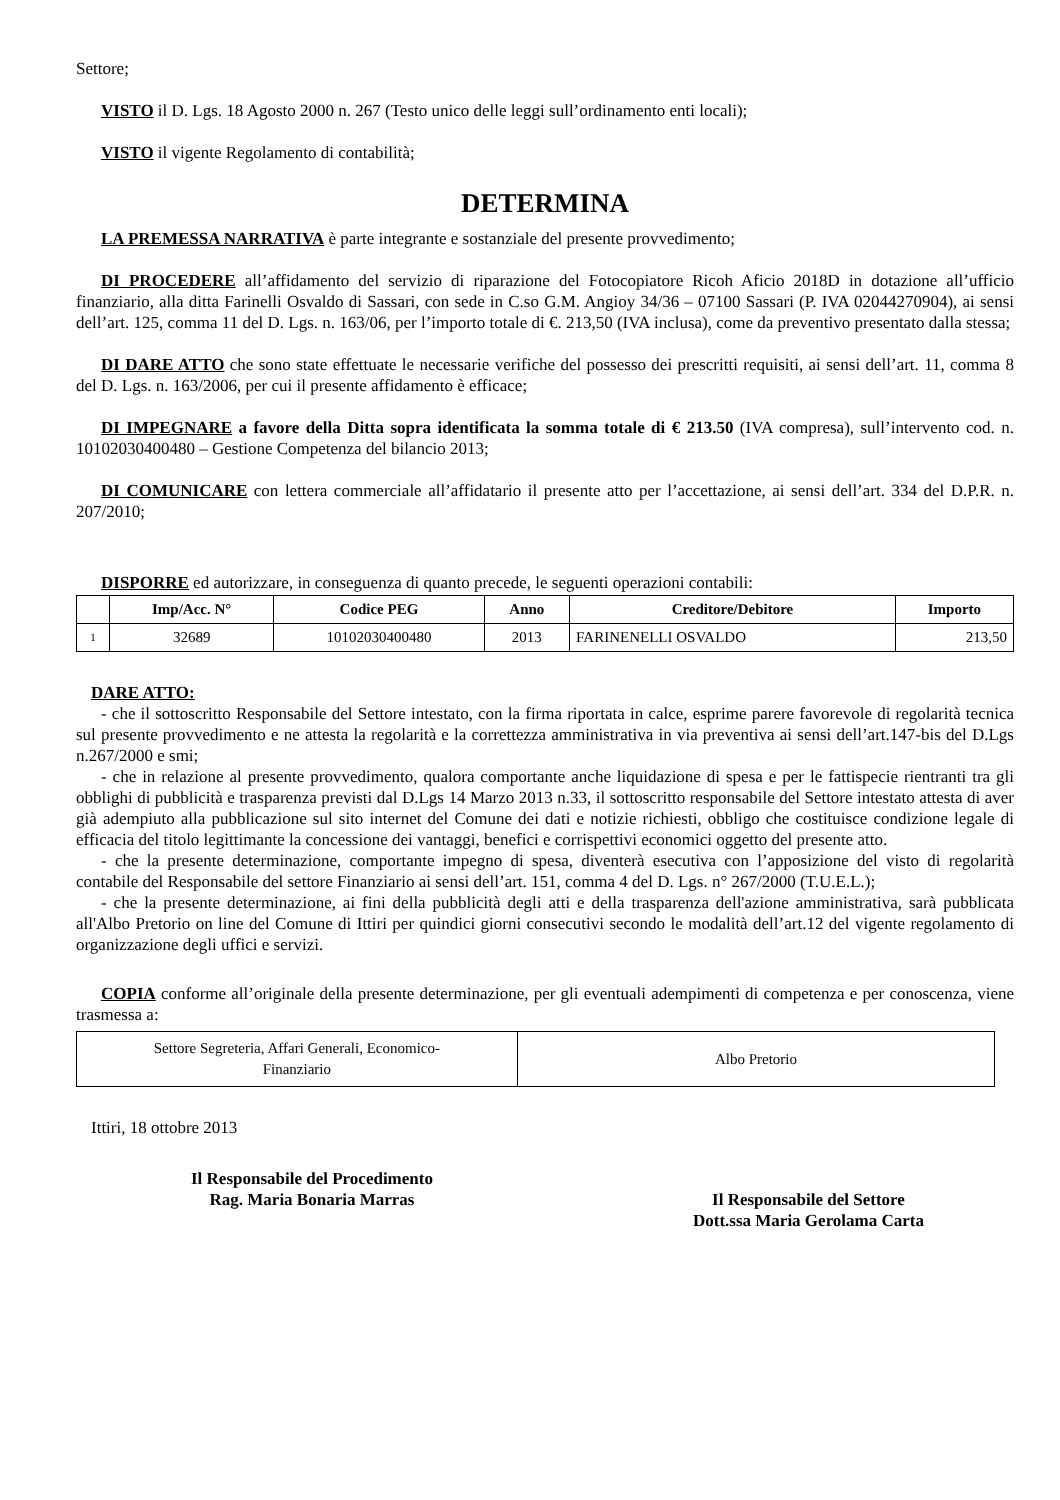Settore;
VISTO il D. Lgs. 18 Agosto 2000 n. 267 (Testo unico delle leggi sull’ordinamento enti locali);
VISTO il vigente Regolamento di contabilità;
DETERMINA
LA PREMESSA NARRATIVA è parte integrante e sostanziale del presente provvedimento;
DI PROCEDERE all’affidamento del servizio di riparazione del Fotocopiatore Ricoh Aficio 2018D in dotazione all’ufficio finanziario, alla ditta Farinelli Osvaldo di Sassari, con sede in C.so G.M. Angioy 34/36 – 07100 Sassari (P. IVA 02044270904), ai sensi dell’art. 125, comma 11 del D. Lgs. n. 163/06, per l’importo totale di €. 213,50 (IVA inclusa), come da preventivo presentato dalla stessa;
DI DARE ATTO che sono state effettuate le necessarie verifiche del possesso dei prescritti requisiti, ai sensi dell’art. 11, comma 8 del D. Lgs. n. 163/2006, per cui il presente affidamento è efficace;
DI IMPEGNARE a favore della Ditta sopra identificata la somma totale di € 213.50 (IVA compresa), sull’intervento cod. n. 10102030400480 – Gestione Competenza del bilancio 2013;
DI COMUNICARE con lettera commerciale all’affidatario il presente atto per l’accettazione, ai sensi dell’art. 334 del D.P.R. n. 207/2010;
DISPORRE ed autorizzare, in conseguenza di quanto precede, le seguenti operazioni contabili:
| | Imp/Acc. N° | Codice PEG | Anno | Creditore/Debitore | Importo |
| --- | --- | --- | --- | --- | --- |
| 1 | 32689 | 10102030400480 | 2013 | FARINENELLI OSVALDO | 213,50 |
DARE ATTO:
- che il sottoscritto Responsabile del Settore intestato, con la firma riportata in calce, esprime parere favorevole di regolarità tecnica sul presente provvedimento e ne attesta la regolarità e la correttezza amministrativa in via preventiva ai sensi dell’art.147-bis del D.Lgs n.267/2000 e smi;
- che in relazione al presente provvedimento, qualora comportante anche liquidazione di spesa e per le fattispecie rientranti tra gli obblighi di pubblicità e trasparenza previsti dal D.Lgs 14 Marzo 2013 n.33, il sottoscritto responsabile del Settore intestato attesta di aver già adempiuto alla pubblicazione sul sito internet del Comune dei dati e notizie richiesti, obbligo che costituisce condizione legale di efficacia del titolo legittimante la concessione dei vantaggi, benefici e corrispettivi economici oggetto del presente atto.
- che la presente determinazione, comportante impegno di spesa, diventerà esecutiva con l’apposizione del visto di regolarità contabile del Responsabile del settore Finanziario ai sensi dell’art. 151, comma 4 del D. Lgs. n° 267/2000 (T.U.E.L.);
- che la presente determinazione, ai fini della pubblicità degli atti e della trasparenza dell'azione amministrativa, sarà pubblicata all'Albo Pretorio on line del Comune di Ittiri per quindici giorni consecutivi secondo le modalità dell’art.12 del vigente regolamento di organizzazione degli uffici e servizi.
COPIA conforme all’originale della presente determinazione, per gli eventuali adempimenti di competenza e per conoscenza, viene trasmessa a:
| Settore Segreteria, Affari Generali, Economico-Finanziario | Albo Pretorio |
Ittiri, 18 ottobre 2013
Il Responsabile del Procedimento
Rag. Maria Bonaria Marras
Il Responsabile del Settore
Dott.ssa Maria Gerolama Carta